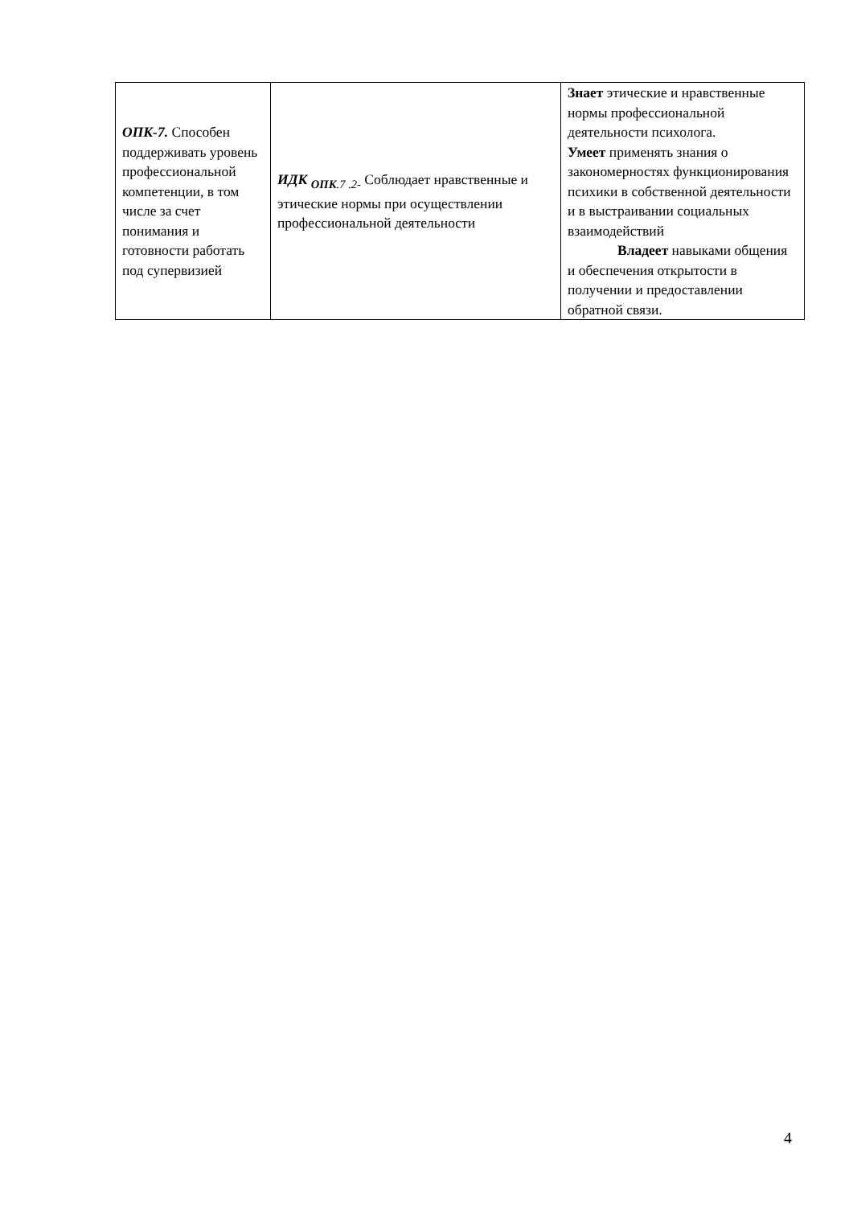| ОПК-7. Способен поддерживать уровень профессиональной компетенции, в том числе за счет понимания и готовности работать под супервизией | ИДК <sub>ОПК</sub><sub>.7 .2-</sub> Соблюдает нравственные и этические нормы при осуществлении профессиональной деятельности | Знает этические и нравственные нормы профессиональной деятельности психолога. Умеет применять знания о закономерностях функционирования психики в собственной деятельности и в выстраивании социальных взаимодействий Владеет навыками общения и обеспечения открытости в получении и предоставлении обратной связи. |
4